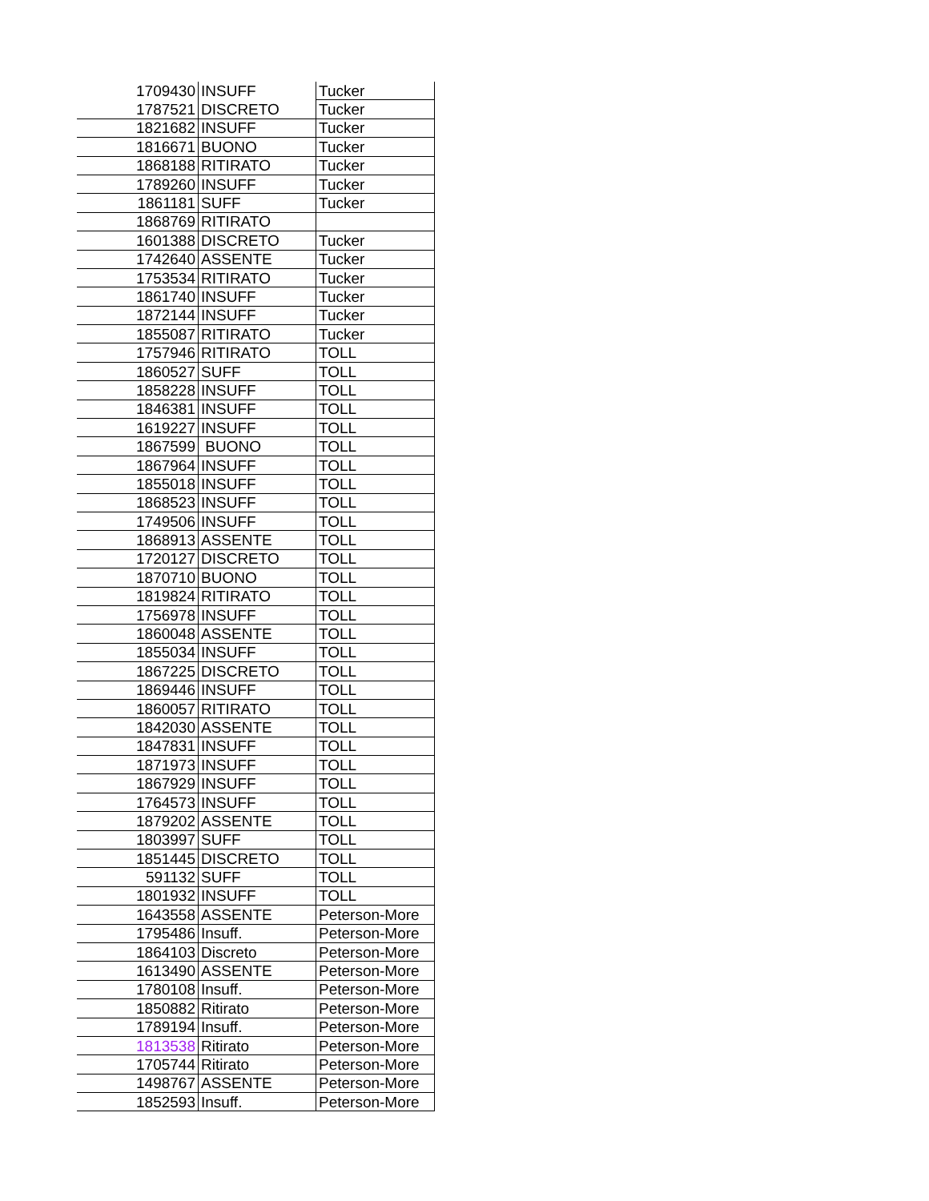| 1709430 | INSUFF | Tucker |
| 1787521 | DISCRETO | Tucker |
| 1821682 | INSUFF | Tucker |
| 1816671 | BUONO | Tucker |
| 1868188 | RITIRATO | Tucker |
| 1789260 | INSUFF | Tucker |
| 1861181 | SUFF | Tucker |
| 1868769 | RITIRATO | |
| 1601388 | DISCRETO | Tucker |
| 1742640 | ASSENTE | Tucker |
| 1753534 | RITIRATO | Tucker |
| 1861740 | INSUFF | Tucker |
| 1872144 | INSUFF | Tucker |
| 1855087 | RITIRATO | Tucker |
| 1757946 | RITIRATO | TOLL |
| 1860527 | SUFF | TOLL |
| 1858228 | INSUFF | TOLL |
| 1846381 | INSUFF | TOLL |
| 1619227 | INSUFF | TOLL |
| 1867599 | BUONO | TOLL |
| 1867964 | INSUFF | TOLL |
| 1855018 | INSUFF | TOLL |
| 1868523 | INSUFF | TOLL |
| 1749506 | INSUFF | TOLL |
| 1868913 | ASSENTE | TOLL |
| 1720127 | DISCRETO | TOLL |
| 1870710 | BUONO | TOLL |
| 1819824 | RITIRATO | TOLL |
| 1756978 | INSUFF | TOLL |
| 1860048 | ASSENTE | TOLL |
| 1855034 | INSUFF | TOLL |
| 1867225 | DISCRETO | TOLL |
| 1869446 | INSUFF | TOLL |
| 1860057 | RITIRATO | TOLL |
| 1842030 | ASSENTE | TOLL |
| 1847831 | INSUFF | TOLL |
| 1871973 | INSUFF | TOLL |
| 1867929 | INSUFF | TOLL |
| 1764573 | INSUFF | TOLL |
| 1879202 | ASSENTE | TOLL |
| 1803997 | SUFF | TOLL |
| 1851445 | DISCRETO | TOLL |
| 591132 | SUFF | TOLL |
| 1801932 | INSUFF | TOLL |
| 1643558 | ASSENTE | Peterson-More |
| 1795486 | Insuff. | Peterson-More |
| 1864103 | Discreto | Peterson-More |
| 1613490 | ASSENTE | Peterson-More |
| 1780108 | Insuff. | Peterson-More |
| 1850882 | Ritirato | Peterson-More |
| 1789194 | Insuff. | Peterson-More |
| 1813538 | Ritirato | Peterson-More |
| 1705744 | Ritirato | Peterson-More |
| 1498767 | ASSENTE | Peterson-More |
| 1852593 | Insuff. | Peterson-More |